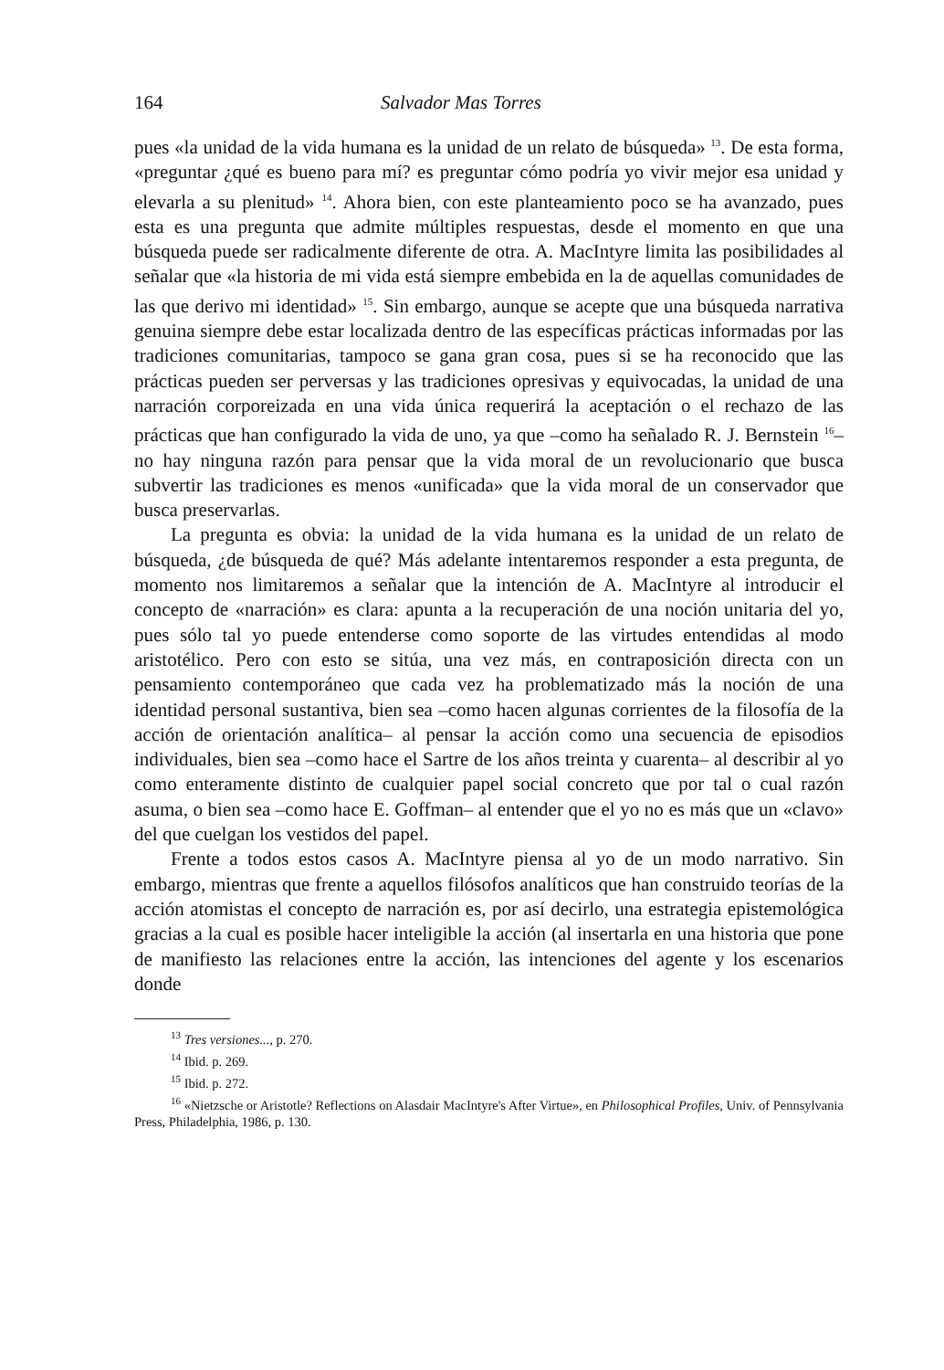164 Salvador Mas Torres
pues «la unidad de la vida humana es la unidad de un relato de búsqueda» <sup>13</sup>. De esta forma, «preguntar ¿qué es bueno para mí? es preguntar cómo podría yo vivir mejor esa unidad y elevarla a su plenitud» <sup>14</sup>. Ahora bien, con este planteamiento poco se ha avanzado, pues esta es una pregunta que admite múltiples respuestas, desde el momento en que una búsqueda puede ser radicalmente diferente de otra. A. MacIntyre limita las posibilidades al señalar que «la historia de mi vida está siempre embebida en la de aquellas comunidades de las que derivo mi identidad» <sup>15</sup>. Sin embargo, aunque se acepte que una búsqueda narrativa genuina siempre debe estar localizada dentro de las específicas prácticas informadas por las tradiciones comunitarias, tampoco se gana gran cosa, pues si se ha reconocido que las prácticas pueden ser perversas y las tradiciones opresivas y equivocadas, la unidad de una narración corporeizada en una vida única requerirá la aceptación o el rechazo de las prácticas que han configurado la vida de uno, ya que –como ha señalado R. J. Bernstein <sup>16</sup>– no hay ninguna razón para pensar que la vida moral de un revolucionario que busca subvertir las tradiciones es menos «unificada» que la vida moral de un conservador que busca preservarlas.
La pregunta es obvia: la unidad de la vida humana es la unidad de un relato de búsqueda, ¿de búsqueda de qué? Más adelante intentaremos responder a esta pregunta, de momento nos limitaremos a señalar que la intención de A. MacIntyre al introducir el concepto de «narración» es clara: apunta a la recuperación de una noción unitaria del yo, pues sólo tal yo puede entenderse como soporte de las virtudes entendidas al modo aristotélico. Pero con esto se sitúa, una vez más, en contraposición directa con un pensamiento contemporáneo que cada vez ha problematizado más la noción de una identidad personal sustantiva, bien sea –como hacen algunas corrientes de la filosofía de la acción de orientación analítica– al pensar la acción como una secuencia de episodios individuales, bien sea –como hace el Sartre de los años treinta y cuarenta– al describir al yo como enteramente distinto de cualquier papel social concreto que por tal o cual razón asuma, o bien sea –como hace E. Goffman– al entender que el yo no es más que un «clavo» del que cuelgan los vestidos del papel.
Frente a todos estos casos A. MacIntyre piensa al yo de un modo narrativo. Sin embargo, mientras que frente a aquellos filósofos analíticos que han construido teorías de la acción atomistas el concepto de narración es, por así decirlo, una estrategia epistemológica gracias a la cual es posible hacer inteligible la acción (al insertarla en una historia que pone de manifiesto las relaciones entre la acción, las intenciones del agente y los escenarios donde
<sup>13</sup> Tres versiones..., p. 270.
<sup>14</sup> Ibid. p. 269.
<sup>15</sup> Ibid. p. 272.
<sup>16</sup> «Nietzsche or Aristotle? Reflections on Alasdair MacIntyre's After Virtue», en Philosophical Profiles, Univ. of Pennsylvania Press, Philadelphia, 1986, p. 130.